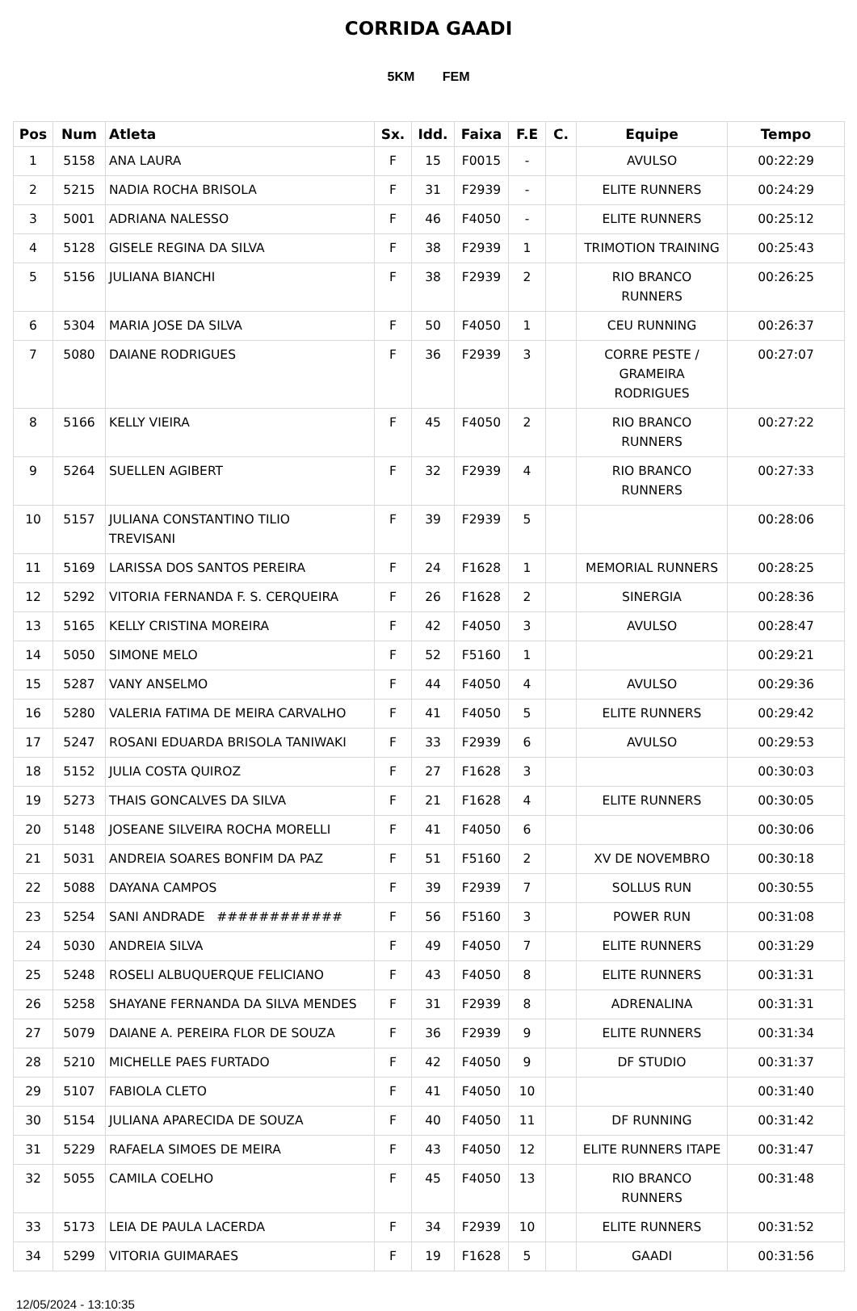CORRIDA GAADI
5KM FEM
| Pos | Num | Atleta | Sx. | Idd. | Faixa | F.E | C. | Equipe | Tempo |
| --- | --- | --- | --- | --- | --- | --- | --- | --- | --- |
| 1 | 5158 | ANA LAURA | F | 15 | F0015 | - | | AVULSO | 00:22:29 |
| 2 | 5215 | NADIA ROCHA BRISOLA | F | 31 | F2939 | - | | ELITE RUNNERS | 00:24:29 |
| 3 | 5001 | ADRIANA NALESSO | F | 46 | F4050 | - | | ELITE RUNNERS | 00:25:12 |
| 4 | 5128 | GISELE REGINA DA SILVA | F | 38 | F2939 | 1 | | TRIMOTION TRAINING | 00:25:43 |
| 5 | 5156 | JULIANA BIANCHI | F | 38 | F2939 | 2 | | RIO BRANCO RUNNERS | 00:26:25 |
| 6 | 5304 | MARIA JOSE DA SILVA | F | 50 | F4050 | 1 | | CEU RUNNING | 00:26:37 |
| 7 | 5080 | DAIANE RODRIGUES | F | 36 | F2939 | 3 | | CORRE PESTE / GRAMEIRA RODRIGUES | 00:27:07 |
| 8 | 5166 | KELLY VIEIRA | F | 45 | F4050 | 2 | | RIO BRANCO RUNNERS | 00:27:22 |
| 9 | 5264 | SUELLEN AGIBERT | F | 32 | F2939 | 4 | | RIO BRANCO RUNNERS | 00:27:33 |
| 10 | 5157 | JULIANA CONSTANTINO TILIO TREVISANI | F | 39 | F2939 | 5 | | | 00:28:06 |
| 11 | 5169 | LARISSA DOS SANTOS PEREIRA | F | 24 | F1628 | 1 | | MEMORIAL RUNNERS | 00:28:25 |
| 12 | 5292 | VITORIA FERNANDA F. S. CERQUEIRA | F | 26 | F1628 | 2 | | SINERGIA | 00:28:36 |
| 13 | 5165 | KELLY CRISTINA MOREIRA | F | 42 | F4050 | 3 | | AVULSO | 00:28:47 |
| 14 | 5050 | SIMONE MELO | F | 52 | F5160 | 1 | | | 00:29:21 |
| 15 | 5287 | VANY ANSELMO | F | 44 | F4050 | 4 | | AVULSO | 00:29:36 |
| 16 | 5280 | VALERIA FATIMA DE MEIRA CARVALHO | F | 41 | F4050 | 5 | | ELITE RUNNERS | 00:29:42 |
| 17 | 5247 | ROSANI EDUARDA BRISOLA TANIWAKI | F | 33 | F2939 | 6 | | AVULSO | 00:29:53 |
| 18 | 5152 | JULIA COSTA QUIROZ | F | 27 | F1628 | 3 | | | 00:30:03 |
| 19 | 5273 | THAIS GONCALVES DA SILVA | F | 21 | F1628 | 4 | | ELITE RUNNERS | 00:30:05 |
| 20 | 5148 | JOSEANE SILVEIRA ROCHA MORELLI | F | 41 | F4050 | 6 | | | 00:30:06 |
| 21 | 5031 | ANDREIA SOARES BONFIM DA PAZ | F | 51 | F5160 | 2 | | XV DE NOVEMBRO | 00:30:18 |
| 22 | 5088 | DAYANA CAMPOS | F | 39 | F2939 | 7 | | SOLLUS RUN | 00:30:55 |
| 23 | 5254 | SANI ANDRADE ############ | F | 56 | F5160 | 3 | | POWER RUN | 00:31:08 |
| 24 | 5030 | ANDREIA SILVA | F | 49 | F4050 | 7 | | ELITE RUNNERS | 00:31:29 |
| 25 | 5248 | ROSELI ALBUQUERQUE FELICIANO | F | 43 | F4050 | 8 | | ELITE RUNNERS | 00:31:31 |
| 26 | 5258 | SHAYANE FERNANDA DA SILVA MENDES | F | 31 | F2939 | 8 | | ADRENALINA | 00:31:31 |
| 27 | 5079 | DAIANE A. PEREIRA FLOR DE SOUZA | F | 36 | F2939 | 9 | | ELITE RUNNERS | 00:31:34 |
| 28 | 5210 | MICHELLE PAES FURTADO | F | 42 | F4050 | 9 | | DF STUDIO | 00:31:37 |
| 29 | 5107 | FABIOLA CLETO | F | 41 | F4050 | 10 | | | 00:31:40 |
| 30 | 5154 | JULIANA APARECIDA DE SOUZA | F | 40 | F4050 | 11 | | DF RUNNING | 00:31:42 |
| 31 | 5229 | RAFAELA SIMOES DE MEIRA | F | 43 | F4050 | 12 | | ELITE RUNNERS ITAPE | 00:31:47 |
| 32 | 5055 | CAMILA COELHO | F | 45 | F4050 | 13 | | RIO BRANCO RUNNERS | 00:31:48 |
| 33 | 5173 | LEIA DE PAULA LACERDA | F | 34 | F2939 | 10 | | ELITE RUNNERS | 00:31:52 |
| 34 | 5299 | VITORIA GUIMARAES | F | 19 | F1628 | 5 | | GAADI | 00:31:56 |
12/05/2024 - 13:10:35